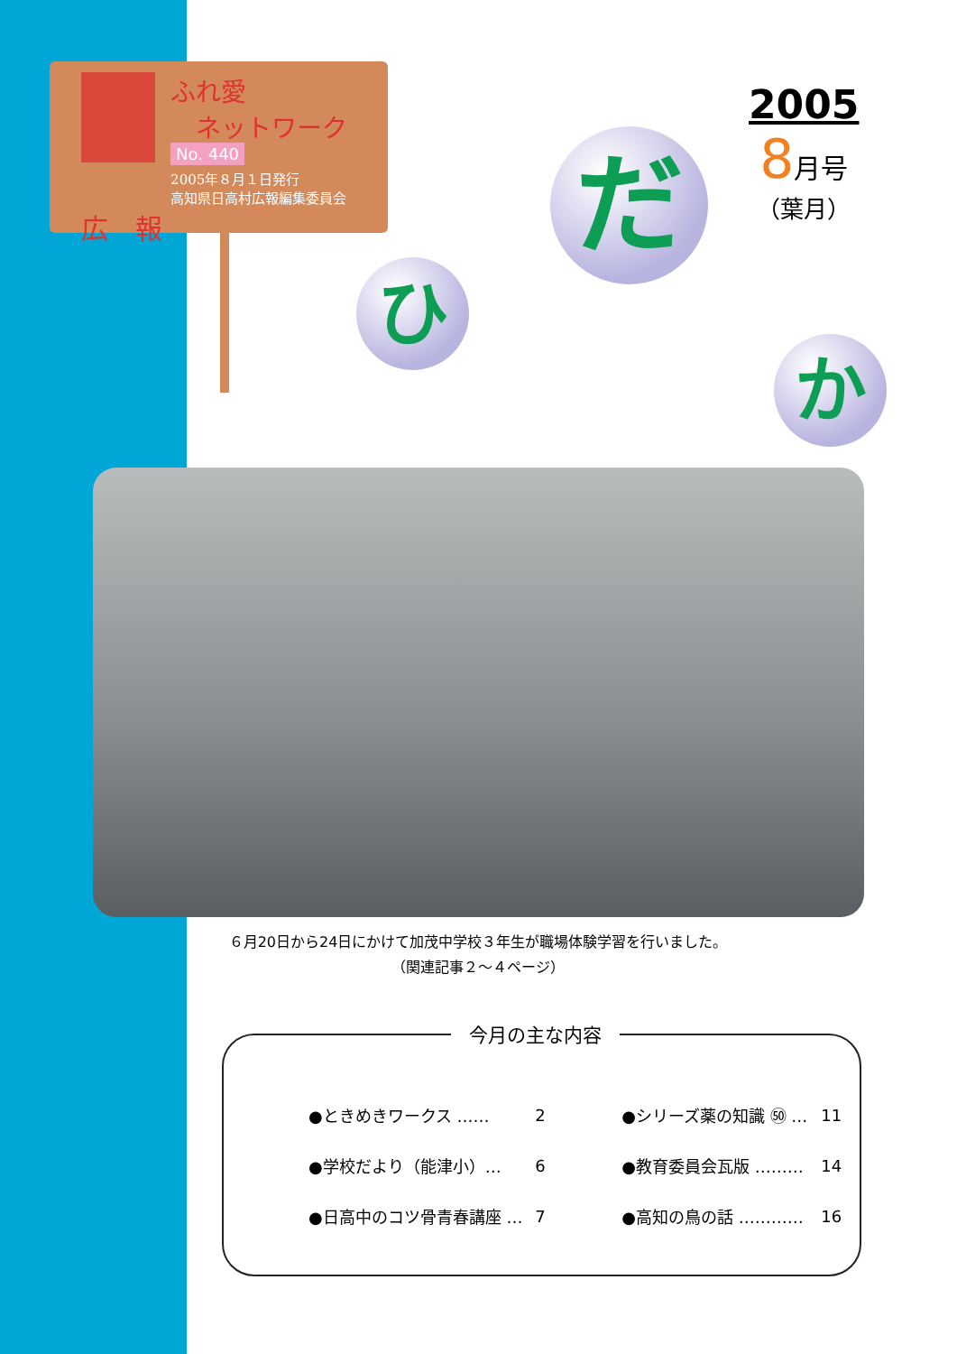ふれ愛
　ネットワーク
No. 440
2005年８月１日発行
高知県日高村広報編集委員会
広　報
2005
8月号
（葉月）
ひ
だ
か
６月20日から24日にかけて加茂中学校３年生が職場体験学習を行いました。
（関連記事２～４ページ）
| ●ときめきワークス …… | 2 | ●シリーズ薬の知識 ㊿ … | 11 |
| ●学校だより（能津小）… | 6 | ●教育委員会瓦版 ……… | 14 |
| ●日高中のコツ骨青春講座 … | 7 | ●高知の鳥の話 ………… | 16 |
今月の主な内容